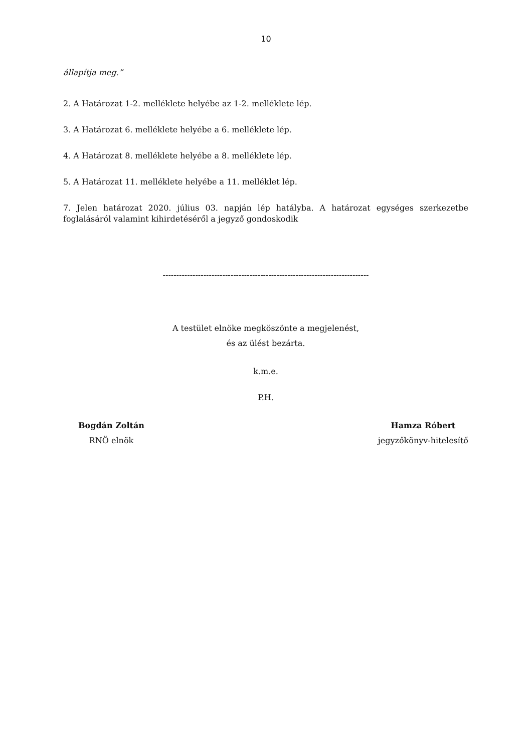10
állapítja meg.”
2. A Határozat 1-2. melléklete helyébe az 1-2. melléklete lép.
3. A Határozat 6. melléklete helyébe a 6. melléklete lép.
4. A Határozat 8. melléklete helyébe a 8. melléklete lép.
5. A Határozat 11. melléklete helyébe a 11. melléklet lép.
7. Jelen határozat 2020. július 03. napján lép hatályba. A határozat egységes szerkezetbe foglalásáról valamint kihirdetéséről a jegyző gondoskodik
----------------------------------------------------------------------------
A testület elnöke megköszönte a megjelenést,
és az ülést bezárta.
k.m.e.
P.H.
Bogdán Zoltán
RNÖ elnök
Hamza Róbert
jegyzőkönyv-hitelesítő